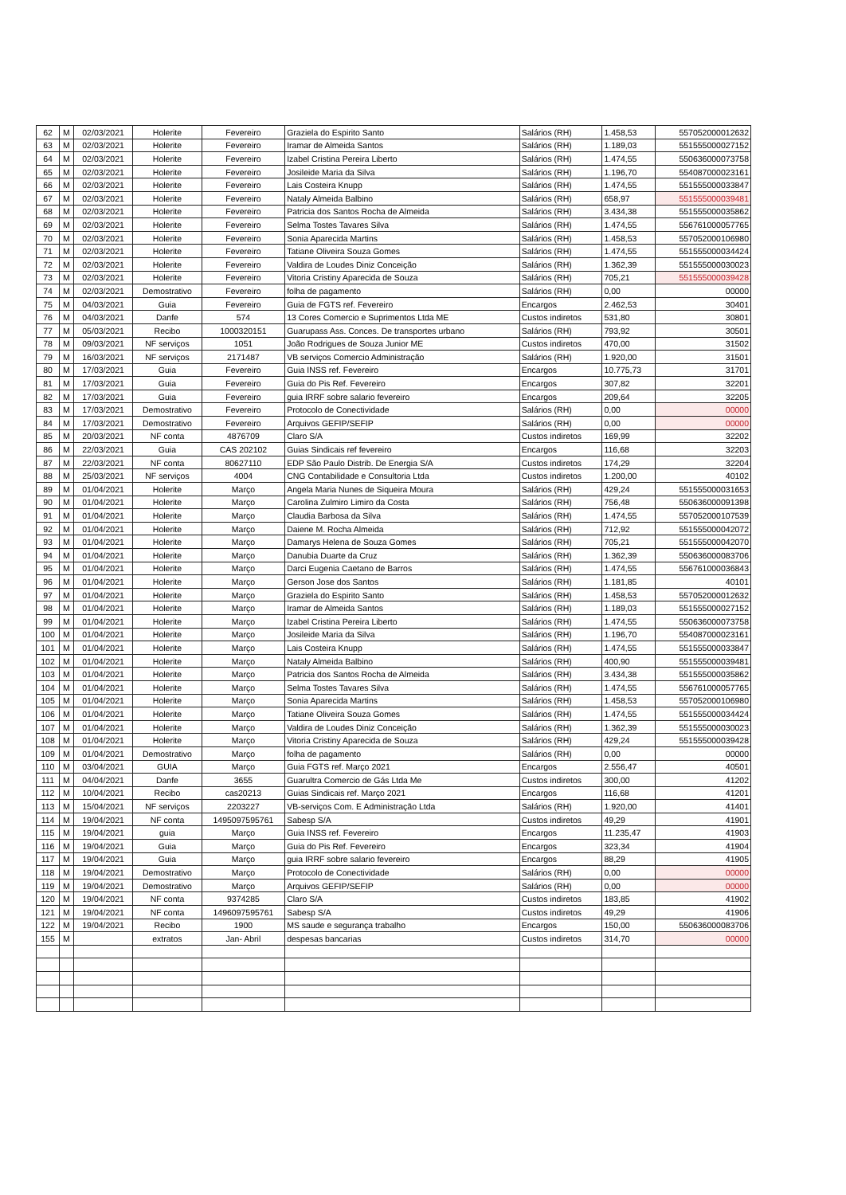| 62 | M | 02/03/2021 | Holerite | Fevereiro | Graziela do Espirito Santo | Salários (RH) | 1.458,53 | 557052000012632 |
| 63 | M | 02/03/2021 | Holerite | Fevereiro | Iramar de Almeida Santos | Salários (RH) | 1.189,03 | 551555000027152 |
| 64 | M | 02/03/2021 | Holerite | Fevereiro | Izabel Cristina Pereira Liberto | Salários (RH) | 1.474,55 | 550636000073758 |
| 65 | M | 02/03/2021 | Holerite | Fevereiro | Josileide Maria da Silva | Salários (RH) | 1.196,70 | 554087000023161 |
| 66 | M | 02/03/2021 | Holerite | Fevereiro | Lais Costeira Knupp | Salários (RH) | 1.474,55 | 551555000033847 |
| 67 | M | 02/03/2021 | Holerite | Fevereiro | Nataly Almeida Balbino | Salários (RH) | 658,97 | 551555000039481 |
| 68 | M | 02/03/2021 | Holerite | Fevereiro | Patricia dos Santos Rocha de Almeida | Salários (RH) | 3.434,38 | 551555000035862 |
| 69 | M | 02/03/2021 | Holerite | Fevereiro | Selma Tostes Tavares Silva | Salários (RH) | 1.474,55 | 556761000057765 |
| 70 | M | 02/03/2021 | Holerite | Fevereiro | Sonia Aparecida Martins | Salários (RH) | 1.458,53 | 557052000106980 |
| 71 | M | 02/03/2021 | Holerite | Fevereiro | Tatiane Oliveira Souza Gomes | Salários (RH) | 1.474,55 | 551555000034424 |
| 72 | M | 02/03/2021 | Holerite | Fevereiro | Valdira de Loudes Diniz Conceição | Salários (RH) | 1.362,39 | 551555000030023 |
| 73 | M | 02/03/2021 | Holerite | Fevereiro | Vitoria Cristiny Aparecida de Souza | Salários (RH) | 705,21 | 551555000039428 |
| 74 | M | 02/03/2021 | Demostrativo | Fevereiro | folha de pagamento | Salários (RH) | 0,00 | 00000 |
| 75 | M | 04/03/2021 | Guia | Fevereiro | Guia de FGTS ref. Fevereiro | Encargos | 2.462,53 | 30401 |
| 76 | M | 04/03/2021 | Danfe | 574 | 13 Cores Comercio e Suprimentos Ltda ME | Custos indiretos | 531,80 | 30801 |
| 77 | M | 05/03/2021 | Recibo | 1000320151 | Guarupass Ass. Conces. De transportes urbano | Salários (RH) | 793,92 | 30501 |
| 78 | M | 09/03/2021 | NF serviços | 1051 | João Rodrigues de Souza Junior ME | Custos indiretos | 470,00 | 31502 |
| 79 | M | 16/03/2021 | NF serviços | 2171487 | VB serviços Comercio Administração | Salários (RH) | 1.920,00 | 31501 |
| 80 | M | 17/03/2021 | Guia | Fevereiro | Guia INSS ref. Fevereiro | Encargos | 10.775,73 | 31701 |
| 81 | M | 17/03/2021 | Guia | Fevereiro | Guia do Pis Ref. Fevereiro | Encargos | 307,82 | 32201 |
| 82 | M | 17/03/2021 | Guia | Fevereiro | guia IRRF sobre salario fevereiro | Encargos | 209,64 | 32205 |
| 83 | M | 17/03/2021 | Demostrativo | Fevereiro | Protocolo de Conectividade | Salários (RH) | 0,00 | 00000 |
| 84 | M | 17/03/2021 | Demostrativo | Fevereiro | Arquivos GEFIP/SEFIP | Salários (RH) | 0,00 | 00000 |
| 85 | M | 20/03/2021 | NF conta | 4876709 | Claro S/A | Custos indiretos | 169,99 | 32202 |
| 86 | M | 22/03/2021 | Guia | CAS 202102 | Guias Sindicais ref fevereiro | Encargos | 116,68 | 32203 |
| 87 | M | 22/03/2021 | NF conta | 80627110 | EDP São Paulo Distrib. De Energia S/A | Custos indiretos | 174,29 | 32204 |
| 88 | M | 25/03/2021 | NF serviços | 4004 | CNG Contabilidade e Consultoria Ltda | Custos indiretos | 1.200,00 | 40102 |
| 89 | M | 01/04/2021 | Holerite | Março | Angela Maria Nunes de Siqueira Moura | Salários (RH) | 429,24 | 551555000031653 |
| 90 | M | 01/04/2021 | Holerite | Março | Carolina Zulmiro Limiro da Costa | Salários (RH) | 756,48 | 550636000091398 |
| 91 | M | 01/04/2021 | Holerite | Março | Claudia Barbosa da Silva | Salários (RH) | 1.474,55 | 557052000107539 |
| 92 | M | 01/04/2021 | Holerite | Março | Daiene M. Rocha Almeida | Salários (RH) | 712,92 | 551555000042072 |
| 93 | M | 01/04/2021 | Holerite | Março | Damarys Helena de Souza Gomes | Salários (RH) | 705,21 | 551555000042070 |
| 94 | M | 01/04/2021 | Holerite | Março | Danubia Duarte da Cruz | Salários (RH) | 1.362,39 | 550636000083706 |
| 95 | M | 01/04/2021 | Holerite | Março | Darci Eugenia Caetano de Barros | Salários (RH) | 1.474,55 | 556761000036843 |
| 96 | M | 01/04/2021 | Holerite | Março | Gerson Jose dos Santos | Salários (RH) | 1.181,85 | 40101 |
| 97 | M | 01/04/2021 | Holerite | Março | Graziela do Espirito Santo | Salários (RH) | 1.458,53 | 557052000012632 |
| 98 | M | 01/04/2021 | Holerite | Março | Iramar de Almeida Santos | Salários (RH) | 1.189,03 | 551555000027152 |
| 99 | M | 01/04/2021 | Holerite | Março | Izabel Cristina Pereira Liberto | Salários (RH) | 1.474,55 | 550636000073758 |
| 100 | M | 01/04/2021 | Holerite | Março | Josileide Maria da Silva | Salários (RH) | 1.196,70 | 554087000023161 |
| 101 | M | 01/04/2021 | Holerite | Março | Lais Costeira Knupp | Salários (RH) | 1.474,55 | 551555000033847 |
| 102 | M | 01/04/2021 | Holerite | Março | Nataly Almeida Balbino | Salários (RH) | 400,90 | 551555000039481 |
| 103 | M | 01/04/2021 | Holerite | Março | Patricia dos Santos Rocha de Almeida | Salários (RH) | 3.434,38 | 551555000035862 |
| 104 | M | 01/04/2021 | Holerite | Março | Selma Tostes Tavares Silva | Salários (RH) | 1.474,55 | 556761000057765 |
| 105 | M | 01/04/2021 | Holerite | Março | Sonia Aparecida Martins | Salários (RH) | 1.458,53 | 557052000106980 |
| 106 | M | 01/04/2021 | Holerite | Março | Tatiane Oliveira Souza Gomes | Salários (RH) | 1.474,55 | 551555000034424 |
| 107 | M | 01/04/2021 | Holerite | Março | Valdira de Loudes Diniz Conceição | Salários (RH) | 1.362,39 | 551555000030023 |
| 108 | M | 01/04/2021 | Holerite | Março | Vitoria Cristiny Aparecida de Souza | Salários (RH) | 429,24 | 551555000039428 |
| 109 | M | 01/04/2021 | Demostrativo | Março | folha de pagamento | Salários (RH) | 0,00 | 00000 |
| 110 | M | 03/04/2021 | GUIA | Março | Guia FGTS ref. Março 2021 | Encargos | 2.556,47 | 40501 |
| 111 | M | 04/04/2021 | Danfe | 3655 | Guarultra Comercio de Gás Ltda Me | Custos indiretos | 300,00 | 41202 |
| 112 | M | 10/04/2021 | Recibo | cas20213 | Guias Sindicais ref. Março 2021 | Encargos | 116,68 | 41201 |
| 113 | M | 15/04/2021 | NF serviços | 2203227 | VB-serviços Com. E Administração Ltda | Salários (RH) | 1.920,00 | 41401 |
| 114 | M | 19/04/2021 | NF conta | 1495097595761 | Sabesp S/A | Custos indiretos | 49,29 | 41901 |
| 115 | M | 19/04/2021 | guia | Março | Guia INSS ref. Fevereiro | Encargos | 11.235,47 | 41903 |
| 116 | M | 19/04/2021 | Guia | Março | Guia do Pis Ref. Fevereiro | Encargos | 323,34 | 41904 |
| 117 | M | 19/04/2021 | Guia | Março | guia IRRF sobre salario fevereiro | Encargos | 88,29 | 41905 |
| 118 | M | 19/04/2021 | Demostrativo | Março | Protocolo de Conectividade | Salários (RH) | 0,00 | 00000 |
| 119 | M | 19/04/2021 | Demostrativo | Março | Arquivos GEFIP/SEFIP | Salários (RH) | 0,00 | 00000 |
| 120 | M | 19/04/2021 | NF conta | 9374285 | Claro S/A | Custos indiretos | 183,85 | 41902 |
| 121 | M | 19/04/2021 | NF conta | 1496097595761 | Sabesp S/A | Custos indiretos | 49,29 | 41906 |
| 122 | M | 19/04/2021 | Recibo | 1900 | MS saude e segurança trabalho | Encargos | 150,00 | 550636000083706 |
| 155 | M | | extratos | Jan- Abril | despesas bancarias | Custos indiretos | 314,70 | 00000 |